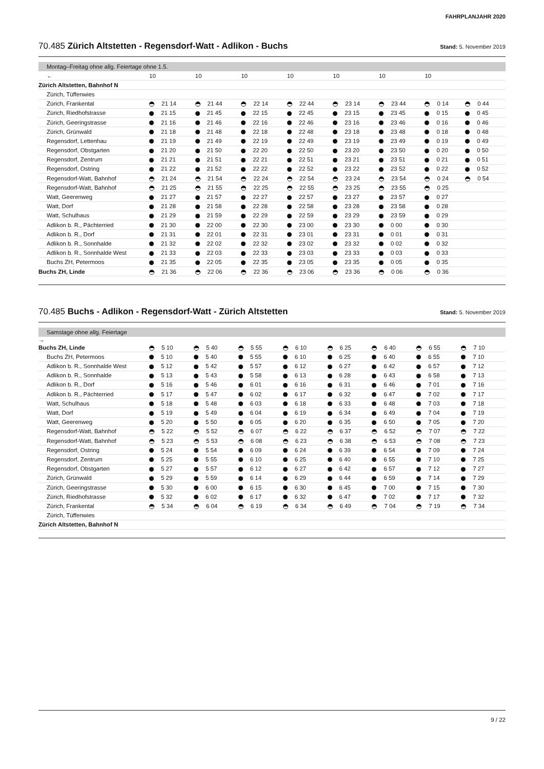FAHRPLANJAHR 2020
70.485 Zürich Altstetten - Regensdorf-Watt - Adlikon - Buchs Stand: 5. November 2019
Montag–Freitag ohne allg. Feiertage ohne 1.5.
| ← | 10 | 10 | 10 | 10 | 10 | 10 | 10 | |
| Zürich Altstetten, Bahnhof N | | | | | | | | |
| Zürich, Tüffenwies | | | | | | | | |
| Zürich, Frankental | 21 14 | 21 44 | 22 14 | 22 44 | 23 14 | 23 44 | 0 14 | 0 44 |
| Zürich, Riedhofstrasse | 21 15 | 21 45 | 22 15 | 22 45 | 23 15 | 23 45 | 0 15 | 0 45 |
| Zürich, Geeringstrasse | 21 16 | 21 46 | 22 16 | 22 46 | 23 16 | 23 46 | 0 16 | 0 46 |
| Zürich, Grünwald | 21 18 | 21 48 | 22 18 | 22 48 | 23 18 | 23 48 | 0 18 | 0 48 |
| Regensdorf, Lettenhau | 21 19 | 21 49 | 22 19 | 22 49 | 23 19 | 23 49 | 0 19 | 0 49 |
| Regensdorf, Obstgarten | 21 20 | 21 50 | 22 20 | 22 50 | 23 20 | 23 50 | 0 20 | 0 50 |
| Regensdorf, Zentrum | 21 21 | 21 51 | 22 21 | 22 51 | 23 21 | 23 51 | 0 21 | 0 51 |
| Regensdorf, Ostring | 21 22 | 21 52 | 22 22 | 22 52 | 23 22 | 23 52 | 0 22 | 0 52 |
| Regensdorf-Watt, Bahnhof | 21 24 | 21 54 | 22 24 | 22 54 | 23 24 | 23 54 | 0 24 | 0 54 |
| Regensdorf-Watt, Bahnhof | 21 25 | 21 55 | 22 25 | 22 55 | 23 25 | 23 55 | 0 25 | |
| Watt, Geerenweg | 21 27 | 21 57 | 22 27 | 22 57 | 23 27 | 23 57 | 0 27 | |
| Watt, Dorf | 21 28 | 21 58 | 22 28 | 22 58 | 23 28 | 23 58 | 0 28 | |
| Watt, Schulhaus | 21 29 | 21 59 | 22 29 | 22 59 | 23 29 | 23 59 | 0 29 | |
| Adlikon b. R., Pächterried | 21 30 | 22 00 | 22 30 | 23 00 | 23 30 | 0 00 | 0 30 | |
| Adlikon b. R., Dorf | 21 31 | 22 01 | 22 31 | 23 01 | 23 31 | 0 01 | 0 31 | |
| Adlikon b. R., Sonnhalde | 21 32 | 22 02 | 22 32 | 23 02 | 23 32 | 0 02 | 0 32 | |
| Adlikon b. R., Sonnhalde West | 21 33 | 22 03 | 22 33 | 23 03 | 23 33 | 0 03 | 0 33 | |
| Buchs ZH, Petermoos | 21 35 | 22 05 | 22 35 | 23 05 | 23 35 | 0 05 | 0 35 | |
| Buchs ZH, Linde | 21 36 | 22 06 | 22 36 | 23 06 | 23 36 | 0 06 | 0 36 | |
70.485 Buchs - Adlikon - Regensdorf-Watt - Zürich Altstetten Stand: 5. November 2019
Samstage ohne allg. Feiertage
→
| Buchs ZH, Linde | 5 10 | 5 40 | 5 55 | 6 10 | 6 25 | 6 40 | 6 55 | 7 10 |
| Buchs ZH, Petermoos | 5 10 | 5 40 | 5 55 | 6 10 | 6 25 | 6 40 | 6 55 | 7 10 |
| Adlikon b. R., Sonnhalde West | 5 12 | 5 42 | 5 57 | 6 12 | 6 27 | 6 42 | 6 57 | 7 12 |
| Adlikon b. R., Sonnhalde | 5 13 | 5 43 | 5 58 | 6 13 | 6 28 | 6 43 | 6 58 | 7 13 |
| Adlikon b. R., Dorf | 5 16 | 5 46 | 6 01 | 6 16 | 6 31 | 6 46 | 7 01 | 7 16 |
| Adlikon b. R., Pächterried | 5 17 | 5 47 | 6 02 | 6 17 | 6 32 | 6 47 | 7 02 | 7 17 |
| Watt, Schulhaus | 5 18 | 5 48 | 6 03 | 6 18 | 6 33 | 6 48 | 7 03 | 7 18 |
| Watt, Dorf | 5 19 | 5 49 | 6 04 | 6 19 | 6 34 | 6 49 | 7 04 | 7 19 |
| Watt, Geerenweg | 5 20 | 5 50 | 6 05 | 6 20 | 6 35 | 6 50 | 7 05 | 7 20 |
| Regensdorf-Watt, Bahnhof | 5 22 | 5 52 | 6 07 | 6 22 | 6 37 | 6 52 | 7 07 | 7 22 |
| Regensdorf-Watt, Bahnhof | 5 23 | 5 53 | 6 08 | 6 23 | 6 38 | 6 53 | 7 08 | 7 23 |
| Regensdorf, Ostring | 5 24 | 5 54 | 6 09 | 6 24 | 6 39 | 6 54 | 7 09 | 7 24 |
| Regensdorf, Zentrum | 5 25 | 5 55 | 6 10 | 6 25 | 6 40 | 6 55 | 7 10 | 7 25 |
| Regensdorf, Obstgarten | 5 27 | 5 57 | 6 12 | 6 27 | 6 42 | 6 57 | 7 12 | 7 27 |
| Zürich, Grünwald | 5 29 | 5 59 | 6 14 | 6 29 | 6 44 | 6 59 | 7 14 | 7 29 |
| Zürich, Geeringstrasse | 5 30 | 6 00 | 6 15 | 6 30 | 6 45 | 7 00 | 7 15 | 7 30 |
| Zürich, Riedhofstrasse | 5 32 | 6 02 | 6 17 | 6 32 | 6 47 | 7 02 | 7 17 | 7 32 |
| Zürich, Frankental | 5 34 | 6 04 | 6 19 | 6 34 | 6 49 | 7 04 | 7 19 | 7 34 |
| Zürich, Tüffenwies | | | | | | | | |
| Zürich Altstetten, Bahnhof N | | | | | | | | |
9 / 22